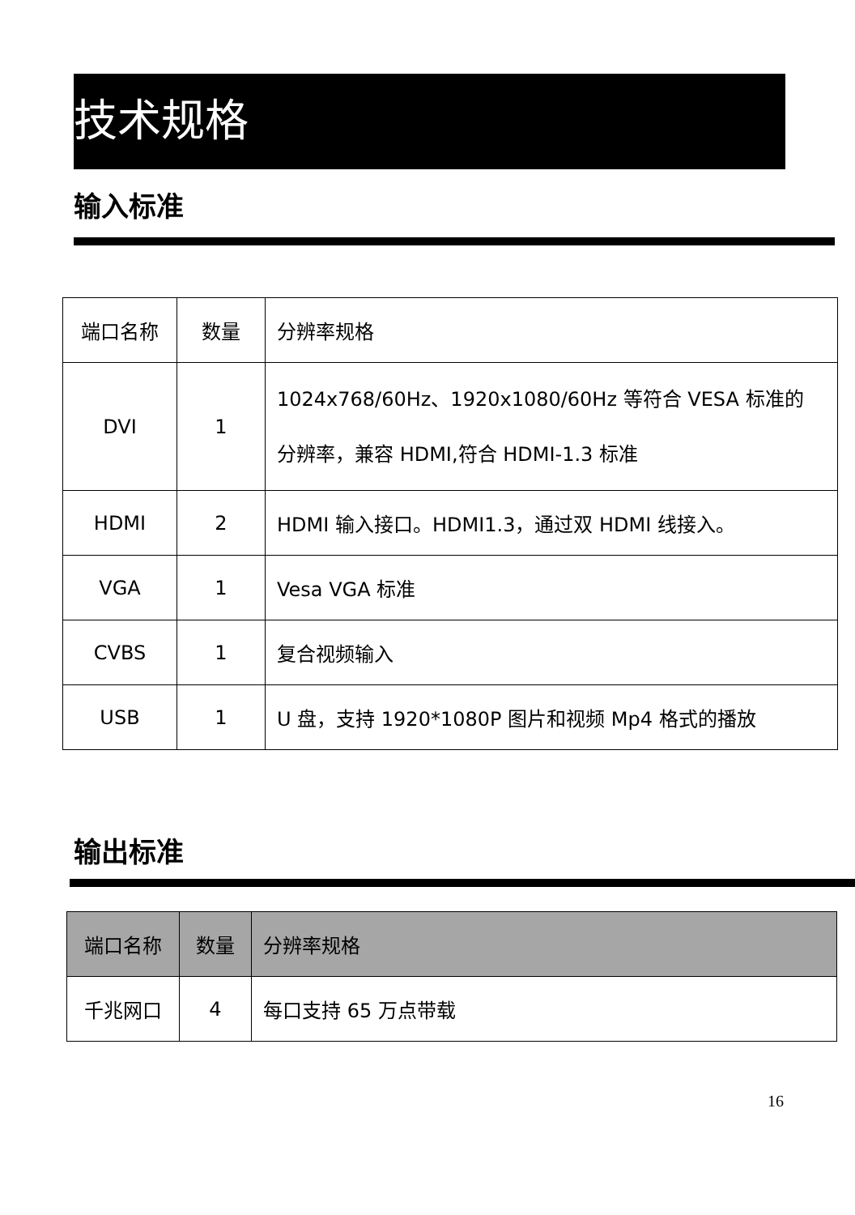技术规格
输入标准
| 端口名称 | 数量 | 分辨率规格 |
| DVI | 1 | 1024x768/60Hz、1920x1080/60Hz 等符合 VESA 标准的 分辨率，兼容 HDMI,符合 HDMI-1.3 标准 |
| HDMI | 2 | HDMI 输入接口。HDMI1.3，通过双 HDMI 线接入。 |
| VGA | 1 | Vesa VGA 标准 |
| CVBS | 1 | 复合视频输入 |
| USB | 1 | U 盘，支持 1920*1080P 图片和视频 Mp4 格式的播放 |
输出标准
| 端口名称 | 数量 | 分辨率规格 |
| 千兆网口 | 4 | 每口支持 65 万点带载 |
16